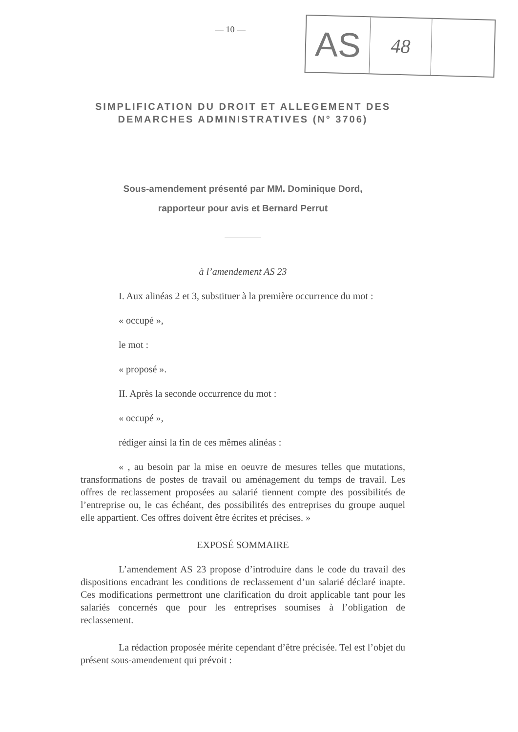— 10 —
AS
48
SIMPLIFICATION DU DROIT ET ALLEGEMENT DES DEMARCHES ADMINISTRATIVES (N° 3706)
Sous-amendement présenté par MM. Dominique Dord,
rapporteur pour avis et Bernard Perrut
à l’amendement AS 23
I. Aux alinéas 2 et 3, substituer à la première occurrence du mot :
« occupé »,
le mot :
« proposé ».
II. Après la seconde occurrence du mot :
« occupé »,
rédiger ainsi la fin de ces mêmes alinéas :
« , au besoin par la mise en oeuvre de mesures telles que mutations, transformations de postes de travail ou aménagement du temps de travail. Les offres de reclassement proposées au salarié tiennent compte des possibilités de l’entreprise ou, le cas échéant, des possibilités des entreprises du groupe auquel elle appartient. Ces offres doivent être écrites et précises. »
EXPOSÉ SOMMAIRE
L’amendement AS 23 propose d’introduire dans le code du travail des dispositions encadrant les conditions de reclassement d’un salarié déclaré inapte. Ces modifications permettront une clarification du droit applicable tant pour les salariés concernés que pour les entreprises soumises à l’obligation de reclassement.
La rédaction proposée mérite cependant d’être précisée. Tel est l’objet du présent sous-amendement qui prévoit :